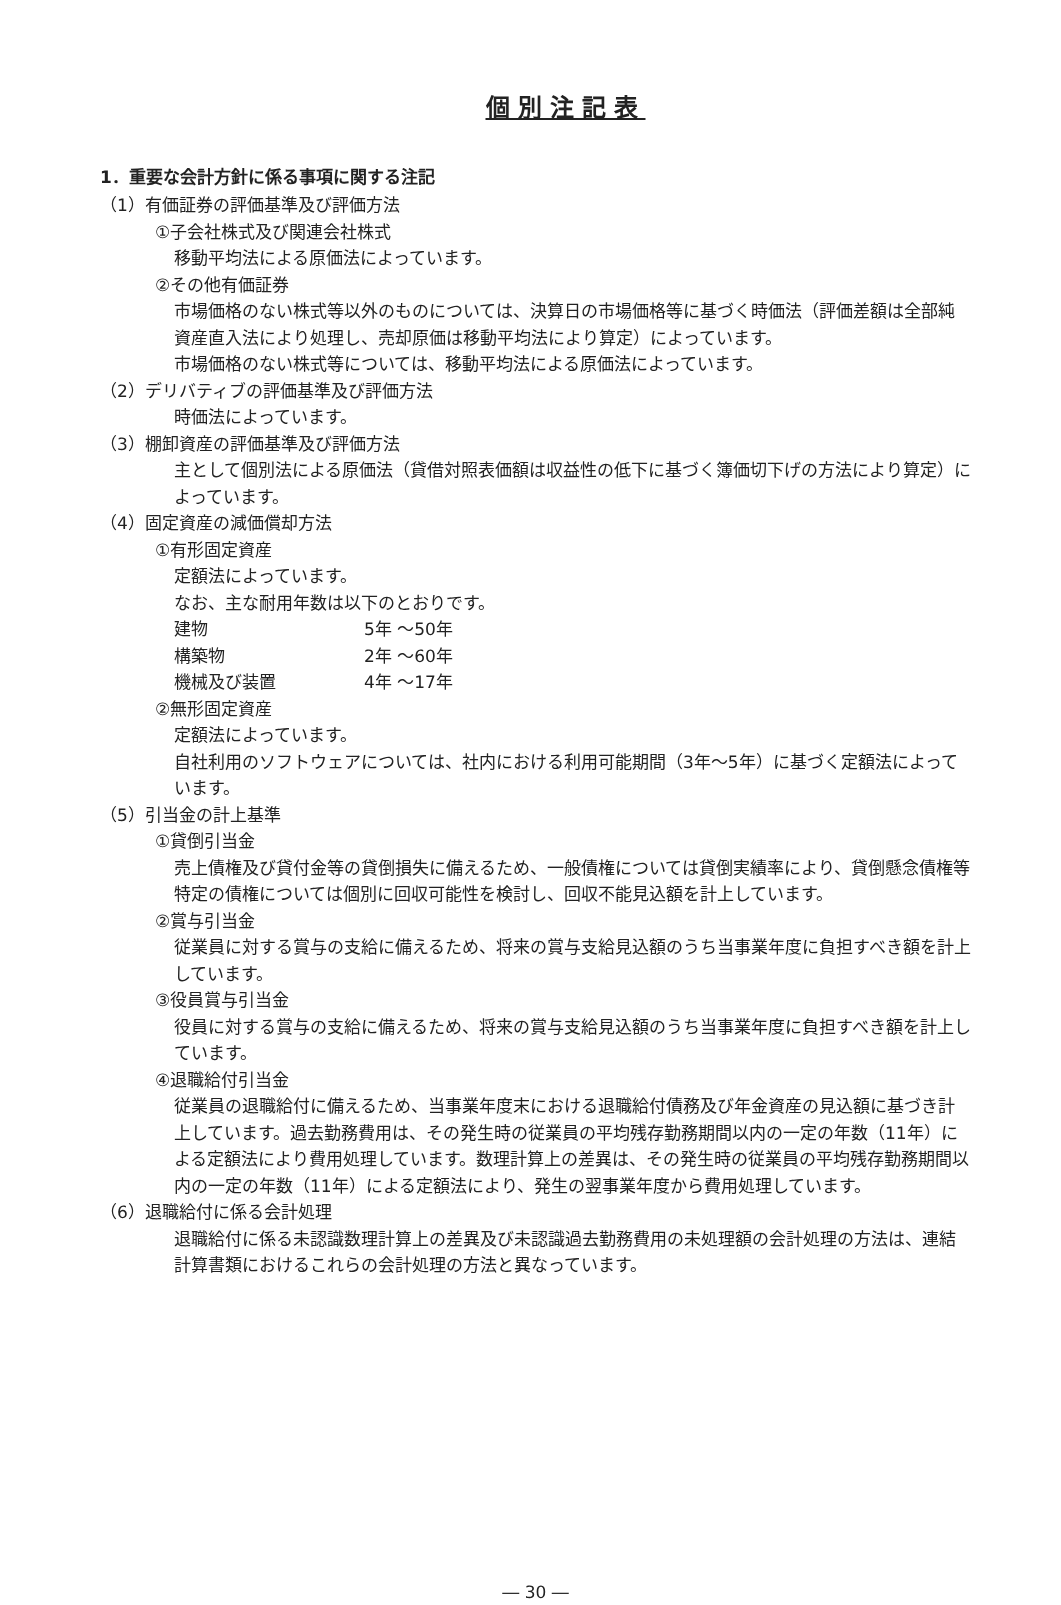個別注記表
1．重要な会計方針に係る事項に関する注記
（1）有価証券の評価基準及び評価方法
①子会社株式及び関連会社株式
移動平均法による原価法によっています。
②その他有価証券
市場価格のない株式等以外のものについては、決算日の市場価格等に基づく時価法（評価差額は全部純資産直入法により処理し、売却原価は移動平均法により算定）によっています。
市場価格のない株式等については、移動平均法による原価法によっています。
（2）デリバティブの評価基準及び評価方法
時価法によっています。
（3）棚卸資産の評価基準及び評価方法
主として個別法による原価法（貸借対照表価額は収益性の低下に基づく簿価切下げの方法により算定）によっています。
（4）固定資産の減価償却方法
①有形固定資産
定額法によっています。
なお、主な耐用年数は以下のとおりです。
| 建物 | 5年 ～50年 |
| 構築物 | 2年 ～60年 |
| 機械及び装置 | 4年 ～17年 |
②無形固定資産
定額法によっています。
自社利用のソフトウェアについては、社内における利用可能期間（3年～5年）に基づく定額法によっています。
（5）引当金の計上基準
①貸倒引当金
売上債権及び貸付金等の貸倒損失に備えるため、一般債権については貸倒実績率により、貸倒懸念債権等特定の債権については個別に回収可能性を検討し、回収不能見込額を計上しています。
②賞与引当金
従業員に対する賞与の支給に備えるため、将来の賞与支給見込額のうち当事業年度に負担すべき額を計上しています。
③役員賞与引当金
役員に対する賞与の支給に備えるため、将来の賞与支給見込額のうち当事業年度に負担すべき額を計上しています。
④退職給付引当金
従業員の退職給付に備えるため、当事業年度末における退職給付債務及び年金資産の見込額に基づき計上しています。過去勤務費用は、その発生時の従業員の平均残存勤務期間以内の一定の年数（11年）による定額法により費用処理しています。数理計算上の差異は、その発生時の従業員の平均残存勤務期間以内の一定の年数（11年）による定額法により、発生の翌事業年度から費用処理しています。
（6）退職給付に係る会計処理
退職給付に係る未認識数理計算上の差異及び未認識過去勤務費用の未処理額の会計処理の方法は、連結計算書類におけるこれらの会計処理の方法と異なっています。
― 30 ―